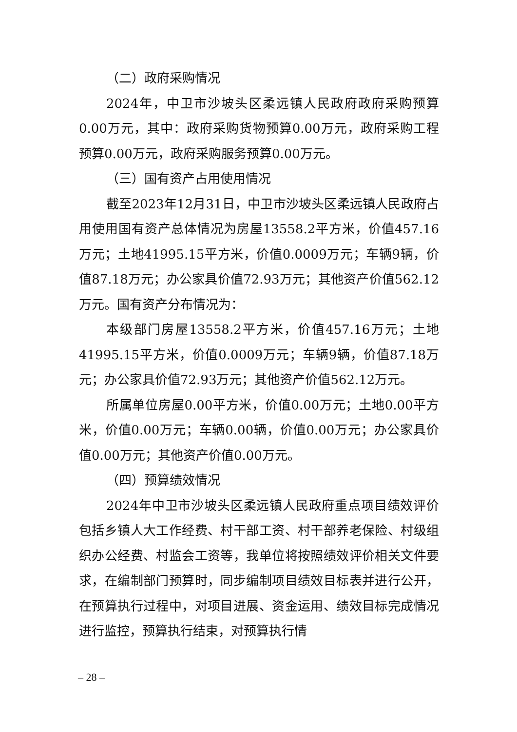（二）政府采购情况
2024年，中卫市沙坡头区柔远镇人民政府政府采购预算0.00万元，其中：政府采购货物预算0.00万元，政府采购工程预算0.00万元，政府采购服务预算0.00万元。
（三）国有资产占用使用情况
截至2023年12月31日，中卫市沙坡头区柔远镇人民政府占用使用国有资产总体情况为房屋13558.2平方米，价值457.16万元；土地41995.15平方米，价值0.0009万元；车辆9辆，价值87.18万元；办公家具价值72.93万元；其他资产价值562.12万元。国有资产分布情况为：
本级部门房屋13558.2平方米，价值457.16万元；土地41995.15平方米，价值0.0009万元；车辆9辆，价值87.18万元；办公家具价值72.93万元；其他资产价值562.12万元。
所属单位房屋0.00平方米，价值0.00万元；土地0.00平方米，价值0.00万元；车辆0.00辆，价值0.00万元；办公家具价值0.00万元；其他资产价值0.00万元。
（四）预算绩效情况
2024年中卫市沙坡头区柔远镇人民政府重点项目绩效评价包括乡镇人大工作经费、村干部工资、村干部养老保险、村级组织办公经费、村监会工资等，我单位将按照绩效评价相关文件要求，在编制部门预算时，同步编制项目绩效目标表并进行公开，在预算执行过程中，对项目进展、资金运用、绩效目标完成情况进行监控，预算执行结束，对预算执行情
– 28 –